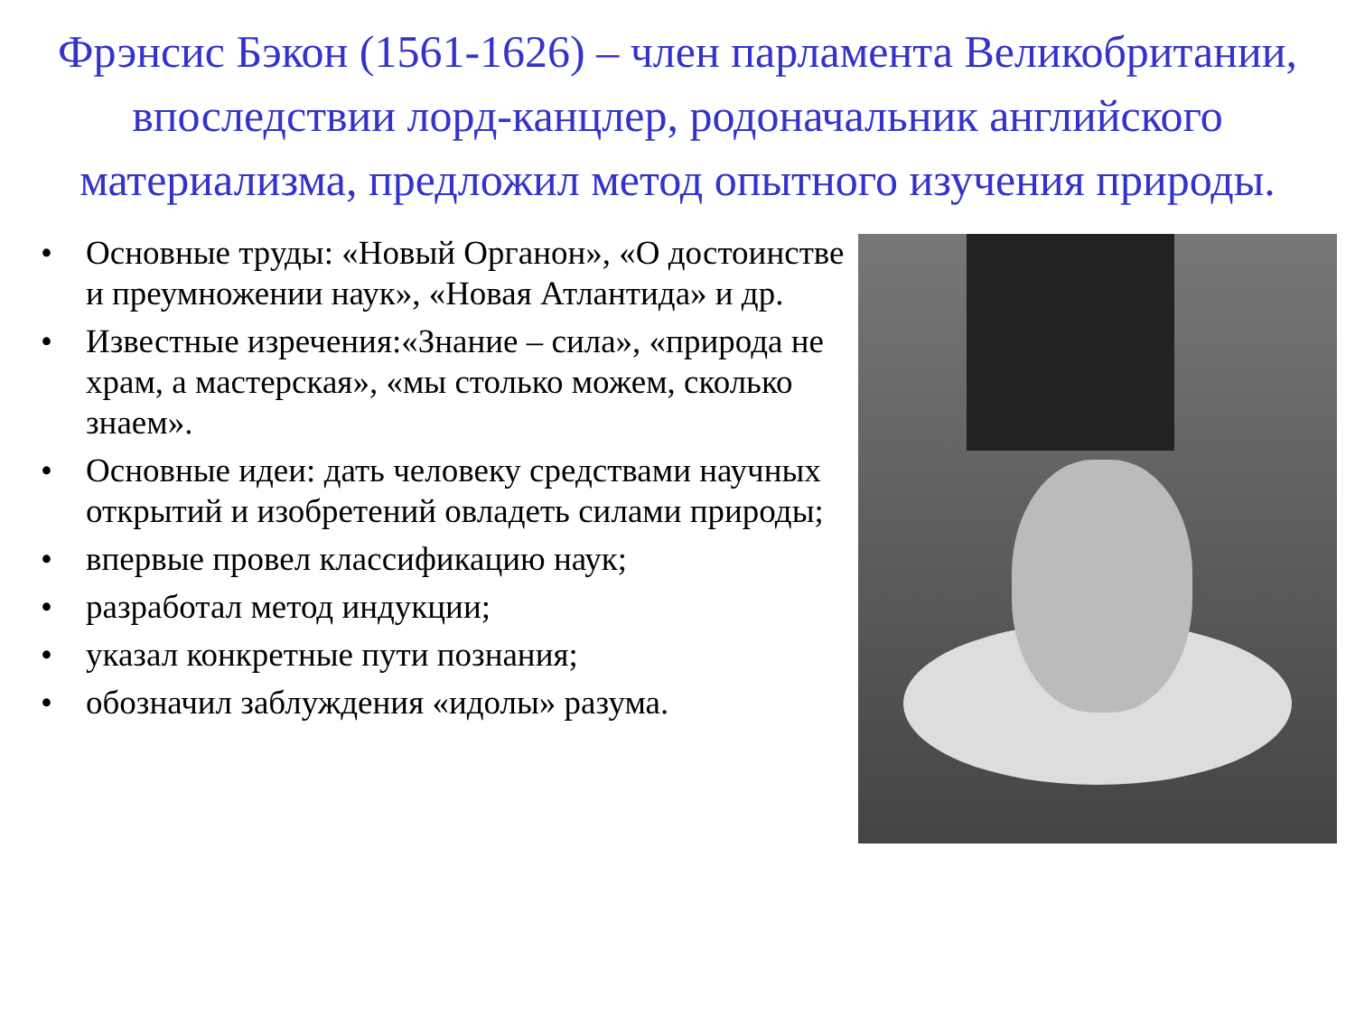Фрэнсис Бэкон (1561-1626) – член парламента Великобритании, впоследствии лорд-канцлер, родоначальник английского материализма, предложил метод опытного изучения природы.
• Основные труды: «Новый Органон», «О достоинстве и преумножении наук», «Новая Атлантида» и др.
• Известные изречения:«Знание – сила», «природа не храм, а мастерская», «мы столько можем, сколько знаем».
• Основные идеи: дать человеку средствами научных открытий и изобретений овладеть силами природы;
• впервые провел классификацию наук;
• разработал метод индукции;
• указал конкретные пути познания;
• обозначил заблуждения «идолы» разума.